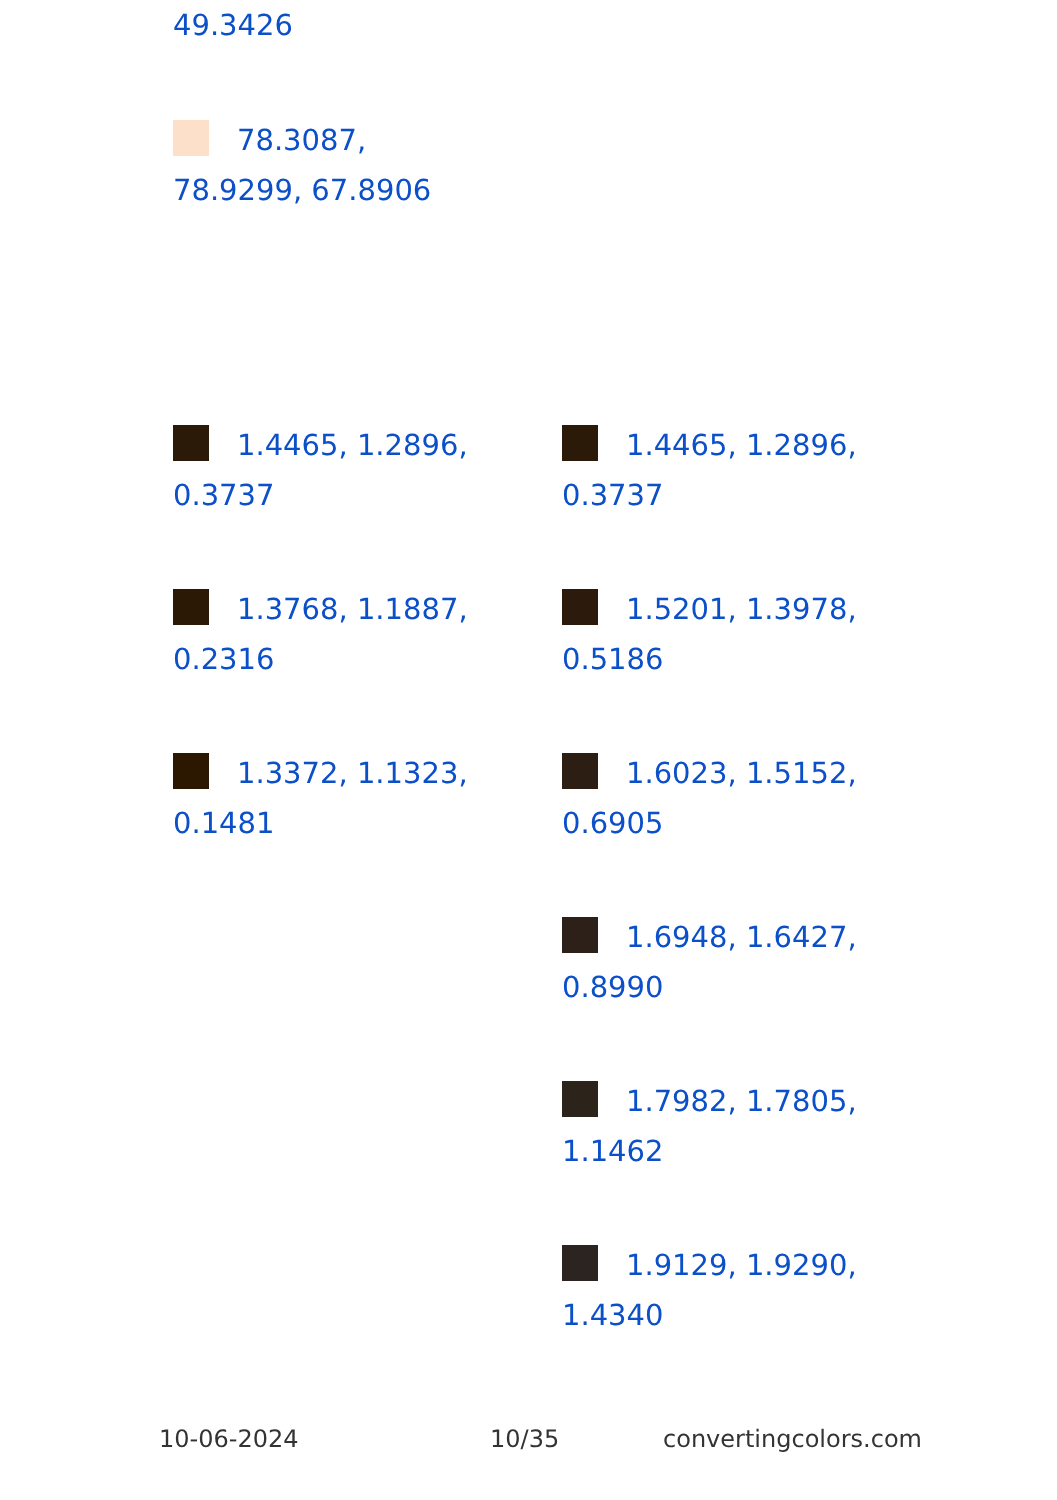49.3426
78.3087, 78.9299, 67.8906
1.4465, 1.2896, 0.3737
1.4465, 1.2896, 0.3737
1.3768, 1.1887, 0.2316
1.5201, 1.3978, 0.5186
1.3372, 1.1323, 0.1481
1.6023, 1.5152, 0.6905
1.6948, 1.6427, 0.8990
1.7982, 1.7805, 1.1462
1.9129, 1.9290, 1.4340
10-06-2024 10/35 convertingcolors.com